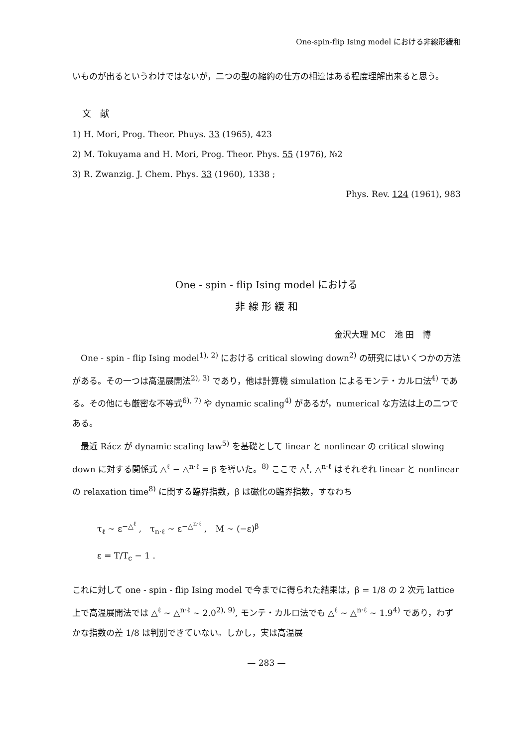One-spin-flip Ising model における非線形緩和
いものが出るというわけではないが，二つの型の縮約の仕方の相違はある程度理解出来ると思う。
文　献
1) H. Mori, Prog. Theor. Phuys. 33 (1965), 423
2) M. Tokuyama and H. Mori, Prog. Theor. Phys. 55 (1976), №2
3) R. Zwanzig. J. Chem. Phys. 33 (1960), 1338 ;
Phys. Rev. 124 (1961), 983
One - spin - flip Ising model における
非 線 形 緩 和
金沢大理 MC　池 田　博
　One - spin - flip Ising model<sup>1), 2)</sup> における critical slowing down<sup>2)</sup> の研究にはいくつかの方法がある。その一つは高温展開法<sup>2), 3)</sup> であり，他は計算機 simulation によるモンテ・カルロ法<sup>4)</sup> である。その他にも厳密な不等式<sup>6), 7)</sup> や dynamic scaling<sup>4)</sup> があるが，numerical な方法は上の二つである。
　最近 Rácz が dynamic scaling law<sup>5)</sup> を基礎として linear と nonlinear の critical slowing down に対する関係式 △<sup>ℓ</sup> − △<sup>n·ℓ</sup> = β を導いた。<sup>8)</sup> ここで △<sup>ℓ</sup>, △<sup>n·ℓ</sup> はそれぞれ linear と nonlinear の relaxation time<sup>8)</sup> に関する臨界指数，β は磁化の臨界指数，すなわち
τ<sub>ℓ</sub> ∼ ε<sup>−△<sup>ℓ</sup></sup> ,　τ<sub>n·ℓ</sub> ∼ ε<sup>−△<sup>n·ℓ</sup></sup> ,　M ∼ (−ε)<sup>β</sup>
ε = T/T<sub>c</sub> − 1 .
これに対して one - spin - flip Ising model で今までに得られた結果は，β = 1/8 の 2 次元 lattice 上で高温展開法では △<sup>ℓ</sup> ∼ △<sup>n·ℓ</sup> ∼ 2.0<sup>2), 9)</sup>, モンテ・カルロ法でも △<sup>ℓ</sup> ∼ △<sup>n·ℓ</sup> ∼ 1.9<sup>4)</sup> であり，わずかな指数の差 1/8 は判別できていない。しかし，実は高温展
— 283 —